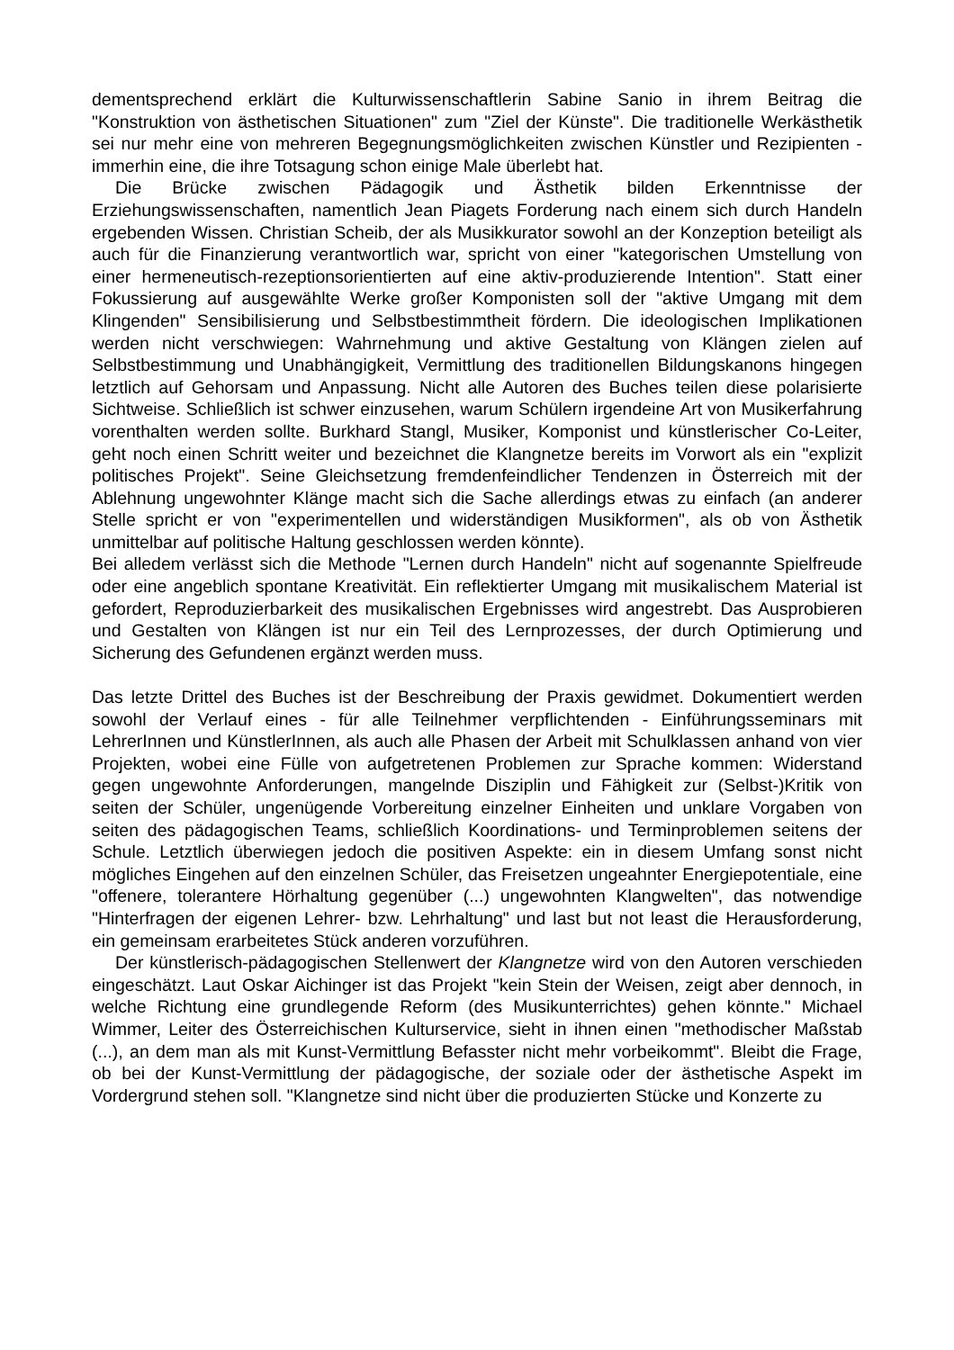dementsprechend erklärt die Kulturwissenschaftlerin Sabine Sanio in ihrem Beitrag die "Konstruktion von ästhetischen Situationen" zum "Ziel der Künste". Die traditionelle Werkästhetik sei nur mehr eine von mehreren Begegnungsmöglichkeiten zwischen Künstler und Rezipienten - immerhin eine, die ihre Totsagung schon einige Male überlebt hat.
Die Brücke zwischen Pädagogik und Ästhetik bilden Erkenntnisse der Erziehungswissenschaften, namentlich Jean Piagets Forderung nach einem sich durch Handeln ergebenden Wissen. Christian Scheib, der als Musikkurator sowohl an der Konzeption beteiligt als auch für die Finanzierung verantwortlich war, spricht von einer "kategorischen Umstellung von einer hermeneutisch-rezeptionsorientierten auf eine aktiv-produzierende Intention". Statt einer Fokussierung auf ausgewählte Werke großer Komponisten soll der "aktive Umgang mit dem Klingenden" Sensibilisierung und Selbstbestimmtheit fördern. Die ideologischen Implikationen werden nicht verschwiegen: Wahrnehmung und aktive Gestaltung von Klängen zielen auf Selbstbestimmung und Unabhängigkeit, Vermittlung des traditionellen Bildungskanons hingegen letztlich auf Gehorsam und Anpassung. Nicht alle Autoren des Buches teilen diese polarisierte Sichtweise. Schließlich ist schwer einzusehen, warum Schülern irgendeine Art von Musikerfahrung vorenthalten werden sollte. Burkhard Stangl, Musiker, Komponist und künstlerischer Co-Leiter, geht noch einen Schritt weiter und bezeichnet die Klangnetze bereits im Vorwort als ein "explizit politisches Projekt". Seine Gleichsetzung fremdenfeindlicher Tendenzen in Österreich mit der Ablehnung ungewohnter Klänge macht sich die Sache allerdings etwas zu einfach (an anderer Stelle spricht er von "experimentellen und widerständigen Musikformen", als ob von Ästhetik unmittelbar auf politische Haltung geschlossen werden könnte).
Bei alledem verlässt sich die Methode "Lernen durch Handeln" nicht auf sogenannte Spielfreude oder eine angeblich spontane Kreativität. Ein reflektierter Umgang mit musikalischem Material ist gefordert, Reproduzierbarkeit des musikalischen Ergebnisses wird angestrebt. Das Ausprobieren und Gestalten von Klängen ist nur ein Teil des Lernprozesses, der durch Optimierung und Sicherung des Gefundenen ergänzt werden muss.
Das letzte Drittel des Buches ist der Beschreibung der Praxis gewidmet. Dokumentiert werden sowohl der Verlauf eines - für alle Teilnehmer verpflichtenden - Einführungsseminars mit LehrerInnen und KünstlerInnen, als auch alle Phasen der Arbeit mit Schulklassen anhand von vier Projekten, wobei eine Fülle von aufgetretenen Problemen zur Sprache kommen: Widerstand gegen ungewohnte Anforderungen, mangelnde Disziplin und Fähigkeit zur (Selbst-)Kritik von seiten der Schüler, ungenügende Vorbereitung einzelner Einheiten und unklare Vorgaben von seiten des pädagogischen Teams, schließlich Koordinations- und Terminproblemen seitens der Schule. Letztlich überwiegen jedoch die positiven Aspekte: ein in diesem Umfang sonst nicht mögliches Eingehen auf den einzelnen Schüler, das Freisetzen ungeahnter Energiepotentiale, eine "offenere, tolerantere Hörhaltung gegenüber (...) ungewohnten Klangwelten", das notwendige "Hinterfragen der eigenen Lehrer- bzw. Lehrhaltung" und last but not least die Herausforderung, ein gemeinsam erarbeitetes Stück anderen vorzuführen.
Der künstlerisch-pädagogischen Stellenwert der Klangnetze wird von den Autoren verschieden eingeschätzt. Laut Oskar Aichinger ist das Projekt "kein Stein der Weisen, zeigt aber dennoch, in welche Richtung eine grundlegende Reform (des Musikunterrichtes) gehen könnte." Michael Wimmer, Leiter des Österreichischen Kulturservice, sieht in ihnen einen "methodischer Maßstab (...), an dem man als mit Kunst-Vermittlung Befasster nicht mehr vorbeikommt". Bleibt die Frage, ob bei der Kunst-Vermittlung der pädagogische, der soziale oder der ästhetische Aspekt im Vordergrund stehen soll. "Klangnetze sind nicht über die produzierten Stücke und Konzerte zu